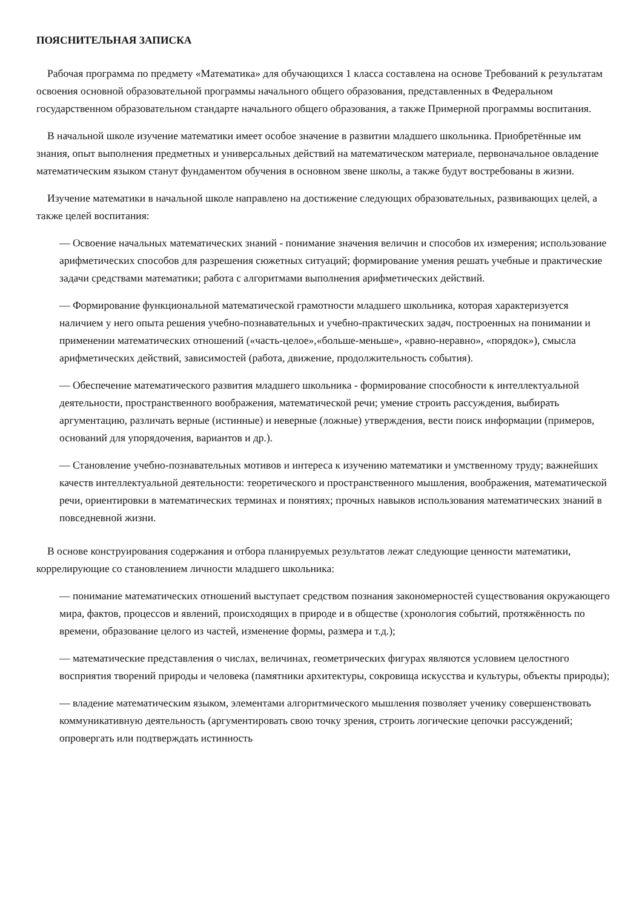ПОЯСНИТЕЛЬНАЯ ЗАПИСКА
Рабочая программа по предмету «Математика» для обучающихся 1 класса составлена на основе Требований к результатам освоения основной образовательной программы начального общего образования, представленных в Федеральном государственном образовательном стандарте начального общего образования, а также Примерной программы воспитания.
В начальной школе изучение математики имеет особое значение в развитии младшего школьника. Приобретённые им знания, опыт выполнения предметных и универсальных действий на математическом материале, первоначальное овладение математическим языком станут фундаментом обучения в основном звене школы, а также будут востребованы в жизни.
Изучение математики в начальной школе направлено на достижение следующих образовательных, развивающих целей, а также целей воспитания:
— Освоение начальных математических знаний - понимание значения величин и способов их измерения; использование арифметических способов для разрешения сюжетных ситуаций; формирование умения решать учебные и практические задачи средствами математики; работа с алгоритмами выполнения арифметических действий.
— Формирование функциональной математической грамотности младшего школьника, которая характеризуется наличием у него опыта решения учебно-познавательных и учебно-практических задач, построенных на понимании и применении математических отношений («часть-целое»,«больше-меньше», «равно-неравно», «порядок»), смысла арифметических действий, зависимостей (работа, движение, продолжительность события).
— Обеспечение математического развития младшего школьника - формирование способности к интеллектуальной деятельности, пространственного воображения, математической речи; умение строить рассуждения, выбирать аргументацию, различать верные (истинные) и неверные (ложные) утверждения, вести поиск информации (примеров, оснований для упорядочения, вариантов и др.).
— Становление учебно-познавательных мотивов и интереса к изучению математики и умственному труду; важнейших качеств интеллектуальной деятельности: теоретического и пространственного мышления, воображения, математической речи, ориентировки в математических терминах и понятиях; прочных навыков использования математических знаний в повседневной жизни.
В основе конструирования содержания и отбора планируемых результатов лежат следующие ценности математики, коррелирующие со становлением личности младшего школьника:
— понимание математических отношений выступает средством познания закономерностей существования окружающего мира, фактов, процессов и явлений, происходящих в природе и в обществе (хронология событий, протяжённость по времени, образование целого из частей, изменение формы, размера и т.д.);
— математические представления о числах, величинах, геометрических фигурах являются условием целостного восприятия творений природы и человека (памятники архитектуры, сокровища искусства и культуры, объекты природы);
— владение математическим языком, элементами алгоритмического мышления позволяет ученику совершенствовать коммуникативную деятельность (аргументировать свою точку зрения, строить логические цепочки рассуждений; опровергать или подтверждать истинность